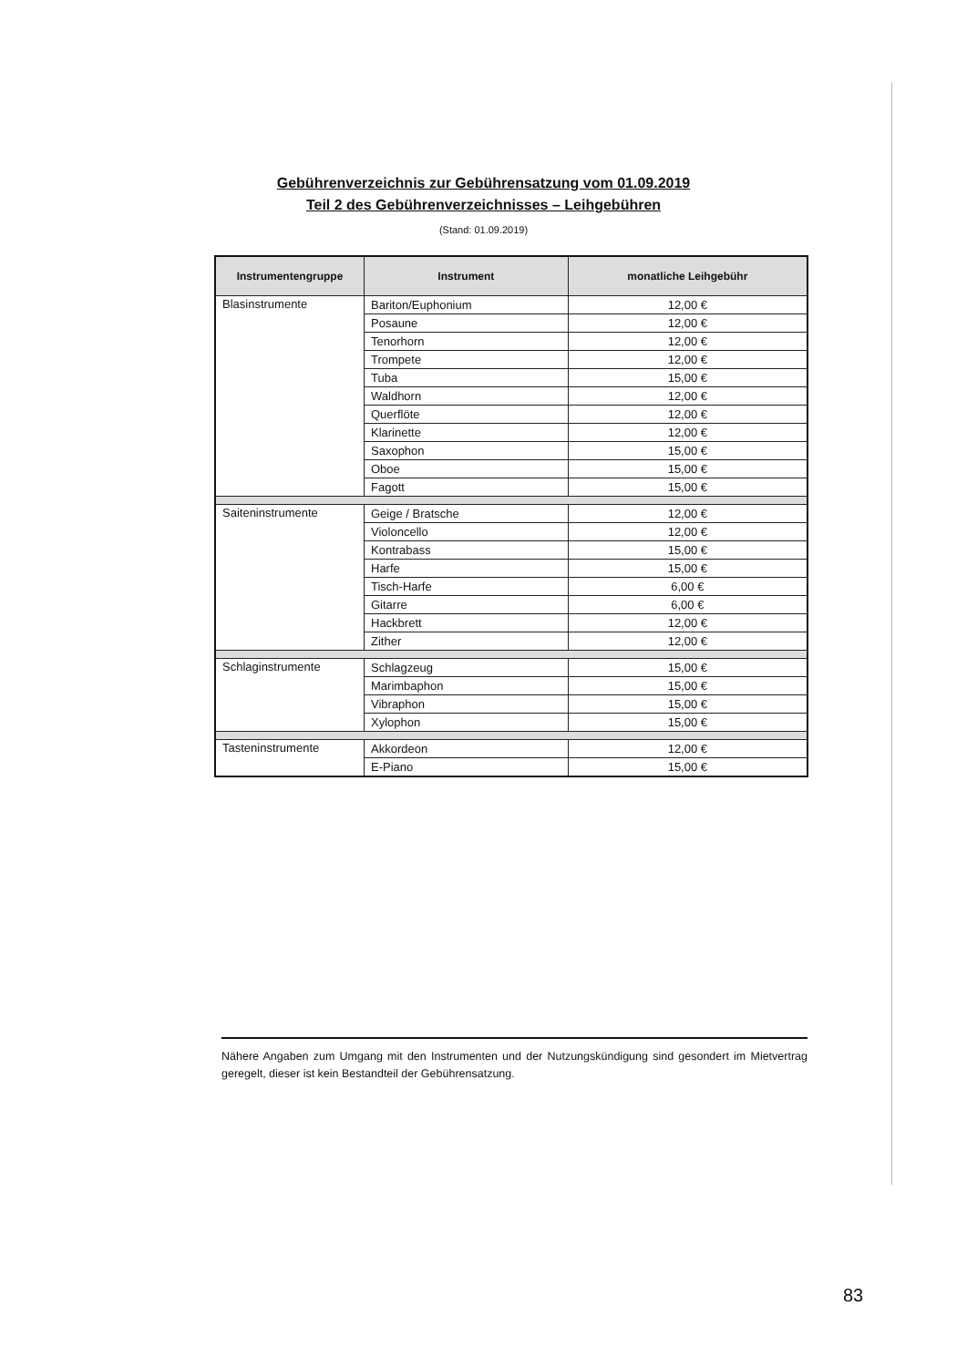Gebührenverzeichnis zur Gebührensatzung vom 01.09.2019
Teil 2 des Gebührenverzeichnisses – Leihgebühren
(Stand: 01.09.2019)
| Instrumentengruppe | Instrument | monatliche Leihgebühr |
| --- | --- | --- |
| Blasinstrumente | Bariton/Euphonium | 12,00 € |
| | Posaune | 12,00 € |
| | Tenorhorn | 12,00 € |
| | Trompete | 12,00 € |
| | Tuba | 15,00 € |
| | Waldhorn | 12,00 € |
| | Querflöte | 12,00 € |
| | Klarinette | 12,00 € |
| | Saxophon | 15,00 € |
| | Oboe | 15,00 € |
| | Fagott | 15,00 € |
| Saiteninstrumente | Geige / Bratsche | 12,00 € |
| | Violoncello | 12,00 € |
| | Kontrabass | 15,00 € |
| | Harfe | 15,00 € |
| | Tisch-Harfe | 6,00 € |
| | Gitarre | 6,00 € |
| | Hackbrett | 12,00 € |
| | Zither | 12,00 € |
| Schlaginstrumente | Schlagzeug | 15,00 € |
| | Marimbaphon | 15,00 € |
| | Vibraphon | 15,00 € |
| | Xylophon | 15,00 € |
| Tasteninstrumente | Akkordeon | 12,00 € |
| | E-Piano | 15,00 € |
Nähere Angaben zum Umgang mit den Instrumenten und der Nutzungskündigung sind gesondert im Mietvertrag geregelt, dieser ist kein Bestandteil der Gebührensatzung.
83